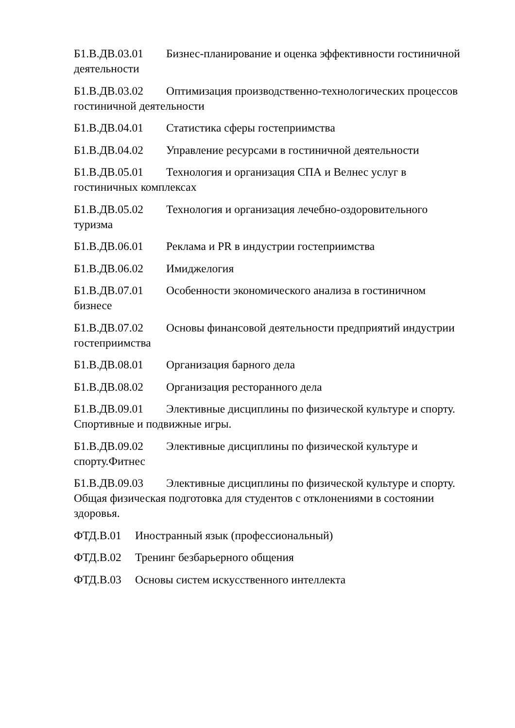Б1.В.ДВ.03.01 Бизнес-планирование и оценка эффективности гостиничной деятельности
Б1.В.ДВ.03.02 Оптимизация производственно-технологических процессов гостиничной деятельности
Б1.В.ДВ.04.01 Статистика сферы гостеприимства
Б1.В.ДВ.04.02 Управление ресурсами в гостиничной деятельности
Б1.В.ДВ.05.01 Технология и организация СПА и Велнес услуг в
гостиничных комплексах
Б1.В.ДВ.05.02 Технология и организация лечебно-оздоровительного
туризма
Б1.В.ДВ.06.01 Реклама и PR в индустрии гостеприимства
Б1.В.ДВ.06.02 Имиджелогия
Б1.В.ДВ.07.01 Особенности экономического анализа в гостиничном
бизнесе
Б1.В.ДВ.07.02 Основы финансовой деятельности предприятий индустрии гостеприимства
Б1.В.ДВ.08.01 Организация барного дела
Б1.В.ДВ.08.02 Организация ресторанного дела
Б1.В.ДВ.09.01 Элективные дисциплины по физической культуре и спорту. Спортивные и подвижные игры.
Б1.В.ДВ.09.02 Элективные дисциплины по физической культуре и
спорту.Фитнес
Б1.В.ДВ.09.03 Элективные дисциплины по физической культуре и спорту. Общая физическая подготовка для студентов с отклонениями в состоянии здоровья.
ФТД.В.01 Иностранный язык (профессиональный)
ФТД.В.02 Тренинг безбарьерного общения
ФТД.В.03 Основы систем искусственного интеллекта